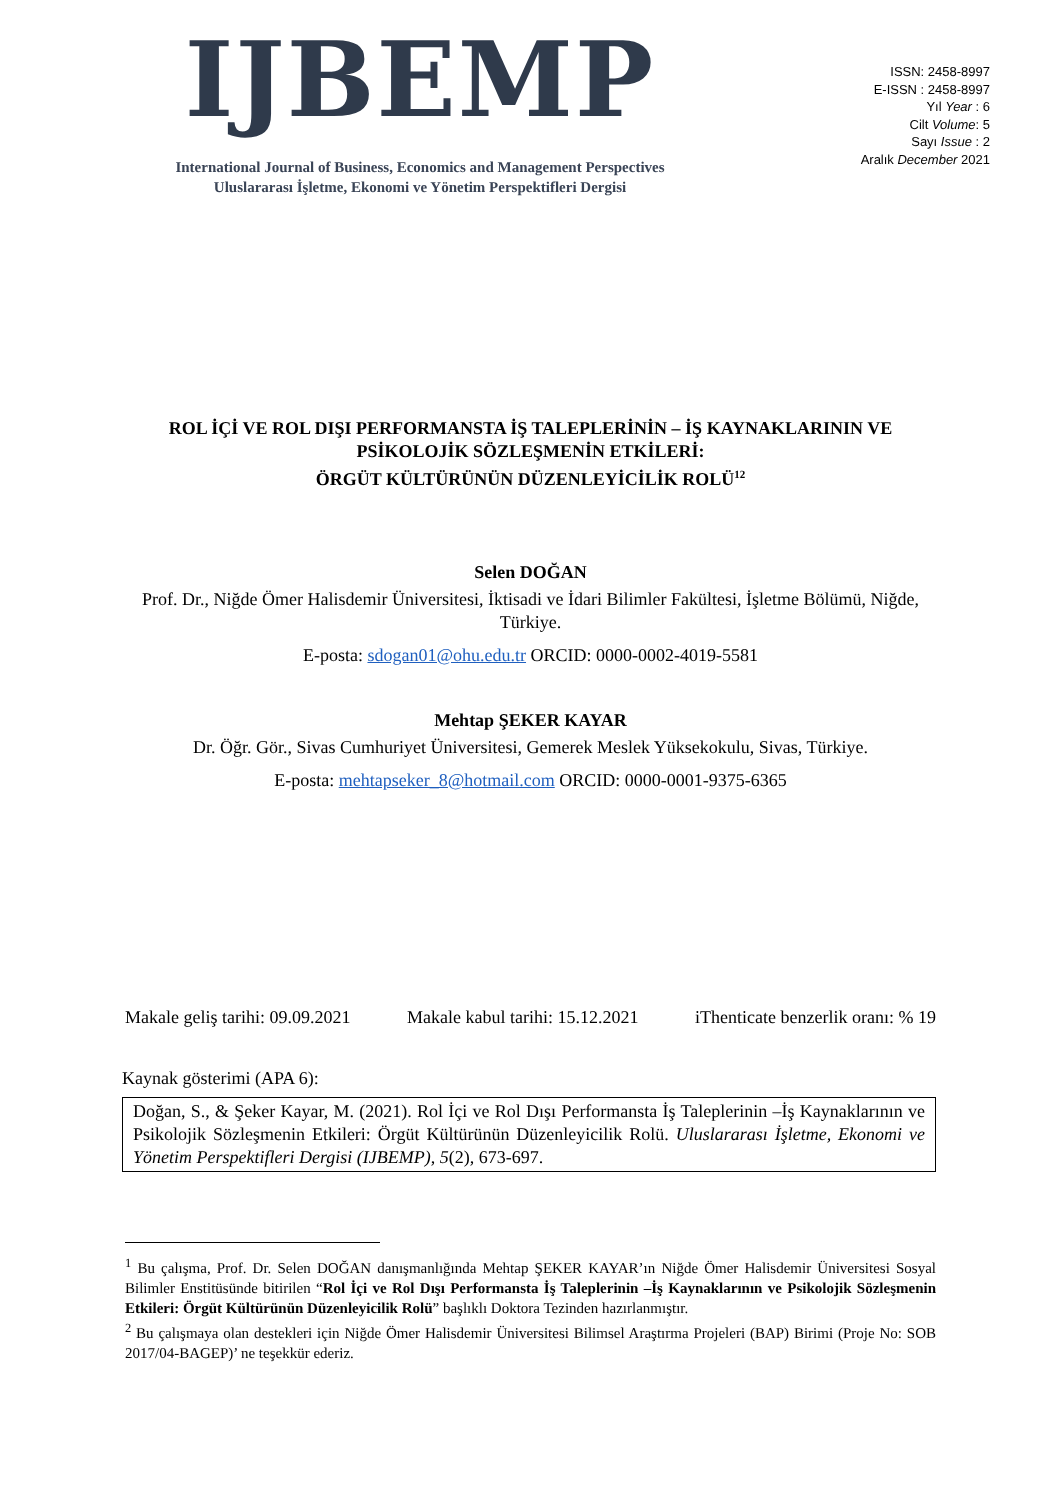IJBEMP
International Journal of Business, Economics and Management Perspectives
Uluslararası İşletme, Ekonomi ve Yönetim Perspektifleri Dergisi
ISSN: 2458-8997
E-ISSN : 2458-8997
Yıl Year : 6
Cilt Volume: 5
Sayı Issue : 2
Aralık December 2021
ROL İÇİ VE ROL DIŞI PERFORMANSTA İŞ TALEPLERİNİN – İŞ KAYNAKLARININ VE PSİKOLOJİK SÖZLEŞMENİN ETKİLERİ:
ÖRGÜT KÜLTÜRÜNÜN DÜZENLEYİCİLİK ROLÜ<sup>12</sup>
Selen DOĞAN
Prof. Dr., Niğde Ömer Halisdemir Üniversitesi, İktisadi ve İdari Bilimler Fakültesi, İşletme Bölümü, Niğde, Türkiye.
E-posta: sdogan01@ohu.edu.tr ORCID: 0000-0002-4019-5581
Mehtap ŞEKER KAYAR
Dr. Öğr. Gör., Sivas Cumhuriyet Üniversitesi, Gemerek Meslek Yüksekokulu, Sivas, Türkiye.
E-posta: mehtapseker_8@hotmail.com ORCID: 0000-0001-9375-6365
Makale geliş tarihi: 09.09.2021 Makale kabul tarihi: 15.12.2021 iThenticate benzerlik oranı: % 19
Kaynak gösterimi (APA 6):
Doğan, S., & Şeker Kayar, M. (2021). Rol İçi ve Rol Dışı Performansta İş Taleplerinin –İş Kaynaklarının ve Psikolojik Sözleşmenin Etkileri: Örgüt Kültürünün Düzenleyicilik Rolü. Uluslararası İşletme, Ekonomi ve Yönetim Perspektifleri Dergisi (IJBEMP), 5(2), 673-697.
<sup>1</sup> Bu çalışma, Prof. Dr. Selen DOĞAN danışmanlığında Mehtap ŞEKER KAYAR’ın Niğde Ömer Halisdemir Üniversitesi Sosyal Bilimler Enstitüsünde bitirilen “Rol İçi ve Rol Dışı Performansta İş Taleplerinin –İş Kaynaklarının ve Psikolojik Sözleşmenin Etkileri: Örgüt Kültürünün Düzenleyicilik Rolü” başlıklı Doktora Tezinden hazırlanmıştır.
<sup>2</sup> Bu çalışmaya olan destekleri için Niğde Ömer Halisdemir Üniversitesi Bilimsel Araştırma Projeleri (BAP) Birimi (Proje No: SOB 2017/04-BAGEP)’ ne teşekkür ederiz.